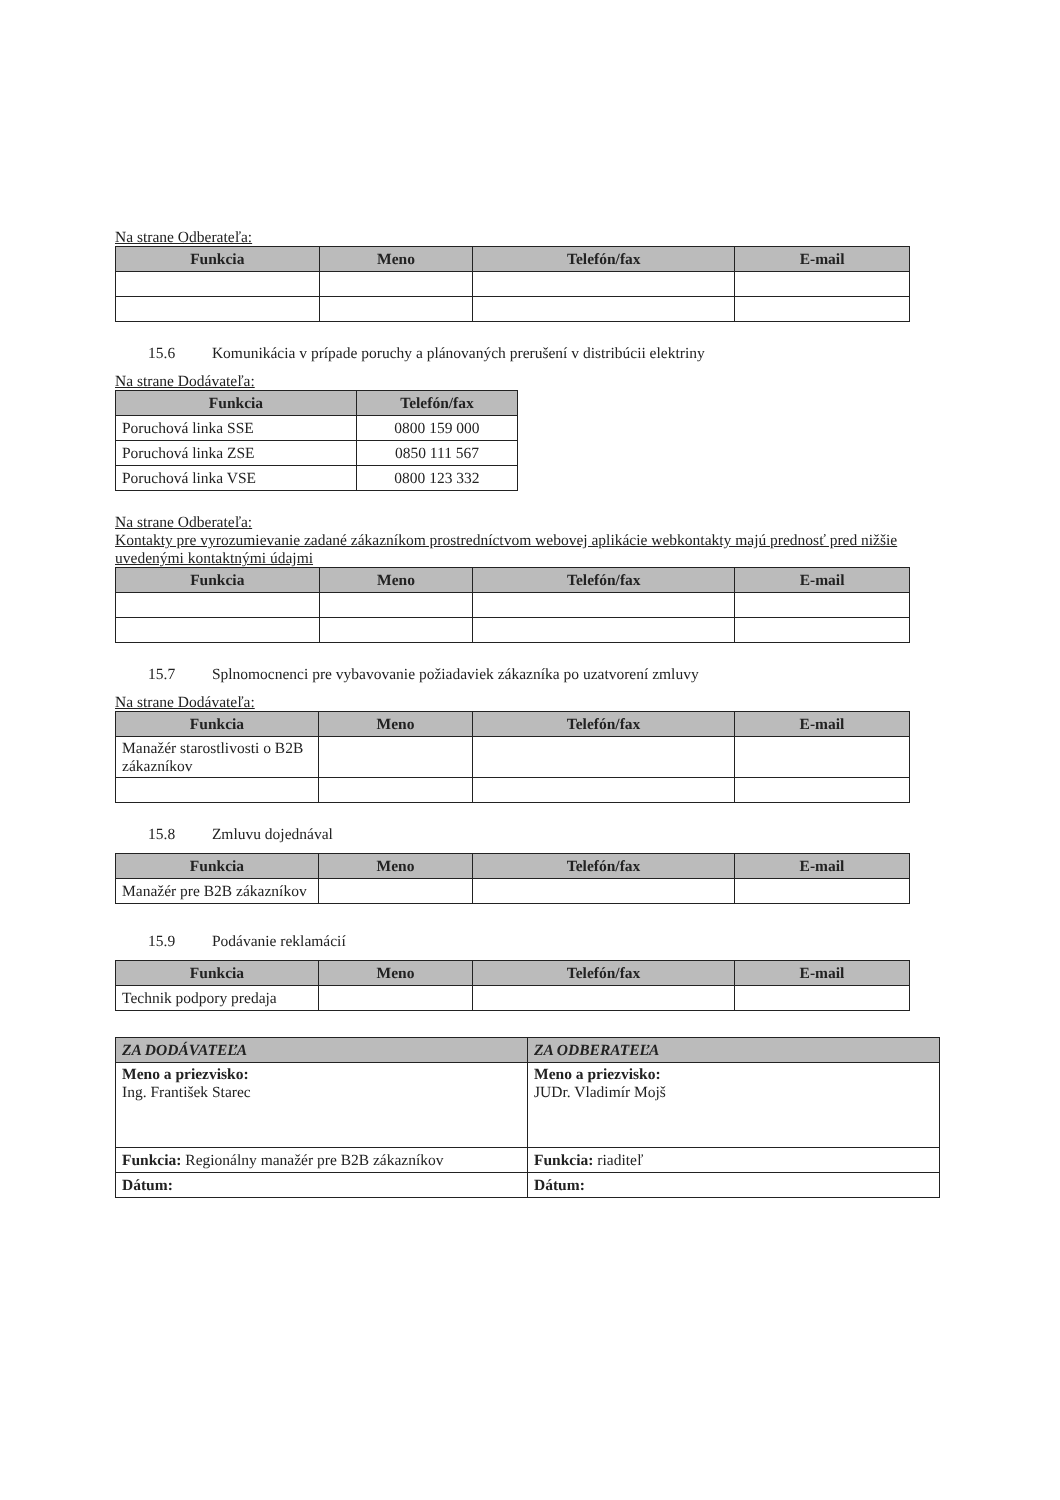Na strane Odberateľa:
| Funkcia | Meno | Telefón/fax | E-mail |
| --- | --- | --- | --- |
15.6 Komunikácia v prípade poruchy a plánovaných prerušení v distribúcii elektriny
Na strane Dodávateľa:
| Funkcia | Telefón/fax |
| --- | --- |
| Poruchová linka SSE | 0800 159 000 |
| Poruchová linka ZSE | 0850 111 567 |
| Poruchová linka VSE | 0800 123 332 |
Na strane Odberateľa:
Kontakty pre vyrozumievanie zadané zákazníkom prostredníctvom webovej aplikácie webkontakty majú prednosť pred nižšie uvedenými kontaktnými údajmi
| Funkcia | Meno | Telefón/fax | E-mail |
| --- | --- | --- | --- |
15.7 Splnomocnenci pre vybavovanie požiadaviek zákazníka po uzatvorení zmluvy
Na strane Dodávateľa:
| Funkcia | Meno | Telefón/fax | E-mail |
| --- | --- | --- | --- |
| Manažér starostlivosti o B2B zákazníkov | | | |
15.8 Zmluvu dojednával
| Funkcia | Meno | Telefón/fax | E-mail |
| --- | --- | --- | --- |
| Manažér pre B2B zákazníkov | | | |
15.9 Podávanie reklamácií
| Funkcia | Meno | Telefón/fax | E-mail |
| --- | --- | --- | --- |
| Technik podpory predaja | | | |
| ZA DODÁVATEĽA | ZA ODBERATEĽA |
| --- | --- |
| Meno a priezvisko: Ing. František Starec | Meno a priezvisko: JUDr. Vladimír Mojš |
| Funkcia: Regionálny manažér pre B2B zákazníkov | Funkcia: riaditeľ |
| Dátum: | Dátum: |